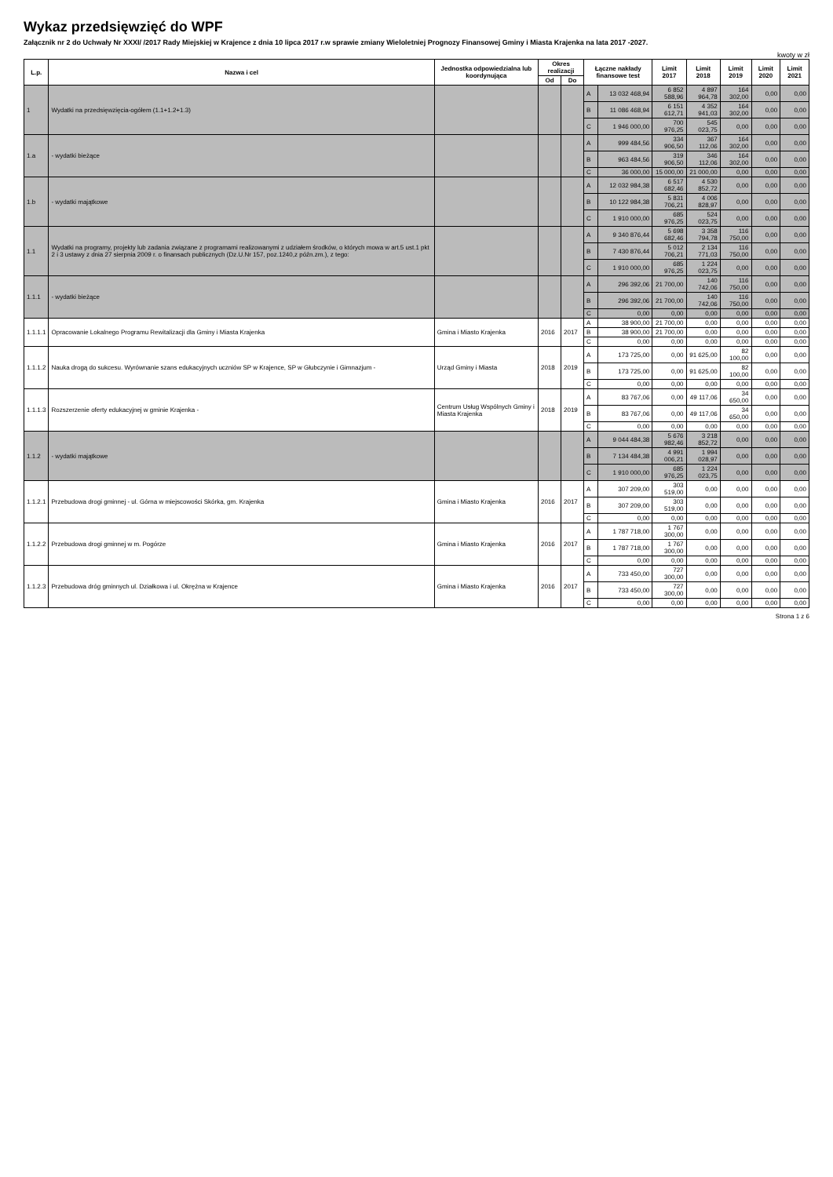Wykaz przedsięwzięć do WPF
Załącznik nr 2 do Uchwały Nr XXXI/ /2017 Rady Miejskiej w Krajence z dnia 10 lipca 2017 r.w sprawie zmiany Wieloletniej Prognozy Finansowej Gminy i Miasta Krajenka na lata 2017 -2027.
kwoty w zł
| L.p. | Nazwa i cel | Jednostka odpowiedzialna lub koordynująca | Okres realizacji | | Łączne nakłady finansowe test | | Limit 2017 | Limit 2018 | Limit 2019 | Limit 2020 | Limit 2021 |
| --- | --- | --- | --- | --- | --- | --- | --- | --- | --- | --- | --- |
| | | | Od | Do | | | | | | | |
| 1 | Wydatki na przedsięwzięcia-ogółem (1.1+1.2+1.3) | | | | A | 13 032 468,94 | 6 852 588,96 | 4 897 964,78 | 164 302,00 | 0,00 | 0,00 |
| | | | | | B | 11 086 468,94 | 6 151 612,71 | 4 352 941,03 | 164 302,00 | 0,00 | 0,00 |
| | | | | | C | 1 946 000,00 | 700 976,25 | 545 023,75 | 0,00 | 0,00 | 0,00 |
| 1.a | - wydatki bieżące | | | | A | 999 484,56 | 334 906,50 | 367 112,06 | 164 302,00 | 0,00 | 0,00 |
| | | | | | B | 963 484,56 | 319 906,50 | 346 112,06 | 164 302,00 | 0,00 | 0,00 |
| | | | | | C | 36 000,00 | 15 000,00 | 21 000,00 | 0,00 | 0,00 | 0,00 |
| 1.b | - wydatki majątkowe | | | | A | 12 032 984,38 | 6 517 682,46 | 4 530 852,72 | 0,00 | 0,00 | 0,00 |
| | | | | | B | 10 122 984,38 | 5 831 706,21 | 4 006 828,97 | 0,00 | 0,00 | 0,00 |
| | | | | | C | 1 910 000,00 | 685 976,25 | 524 023,75 | 0,00 | 0,00 | 0,00 |
| 1.1 | Wydatki na programy, projekty lub zadania związane z programami realizowanymi z udziałem środków, o których mowa w art.5 ust.1 pkt 2 i 3 ustawy z dnia 27 sierpnia 2009 r. o finansach publicznych (Dz.U.Nr 157, poz.1240,z późn.zm.), z tego: | | | | A | 9 340 876,44 | 5 698 682,46 | 3 358 794,78 | 116 750,00 | 0,00 | 0,00 |
| | | | | | B | 7 430 876,44 | 5 012 706,21 | 2 134 771,03 | 116 750,00 | 0,00 | 0,00 |
| | | | | | C | 1 910 000,00 | 685 976,25 | 1 224 023,75 | 0,00 | 0,00 | 0,00 |
| 1.1.1 | - wydatki bieżące | | | | A | 296 392,06 | 21 700,00 | 140 742,06 | 116 750,00 | 0,00 | 0,00 |
| | | | | | B | 296 392,06 | 21 700,00 | 140 742,06 | 116 750,00 | 0,00 | 0,00 |
| | | | | | C | 0,00 | 0,00 | 0,00 | 0,00 | 0,00 | 0,00 |
| 1.1.1.1 | Opracowanie Lokalnego Programu Rewitalizacji dla Gminy i Miasta Krajenka | Gmina i Miasto Krajenka | 2016 | 2017 | A | 38 900,00 | 21 700,00 | 0,00 | 0,00 | 0,00 | 0,00 |
| | | | | | B | 38 900,00 | 21 700,00 | 0,00 | 0,00 | 0,00 | 0,00 |
| | | | | | C | 0,00 | 0,00 | 0,00 | 0,00 | 0,00 | 0,00 |
| 1.1.1.2 | Nauka drogą do sukcesu. Wyrównanie szans edukacyjnych uczniów SP w Krajence, SP w Głubczynie i Gimnazjum - | Urząd Gminy i Miasta | 2018 | 2019 | A | 173 725,00 | 0,00 | 91 625,00 | 82 100,00 | 0,00 | 0,00 |
| | | | | | B | 173 725,00 | 0,00 | 91 625,00 | 82 100,00 | 0,00 | 0,00 |
| | | | | | C | 0,00 | 0,00 | 0,00 | 0,00 | 0,00 | 0,00 |
| 1.1.1.3 | Rozszerzenie oferty edukacyjnej w gminie Krajenka - | Centrum Usług Wspólnych Gminy i Miasta Krajenka | 2018 | 2019 | A | 83 767,06 | 0,00 | 49 117,06 | 34 650,00 | 0,00 | 0,00 |
| | | | | | B | 83 767,06 | 0,00 | 49 117,06 | 34 650,00 | 0,00 | 0,00 |
| | | | | | C | 0,00 | 0,00 | 0,00 | 0,00 | 0,00 | 0,00 |
| 1.1.2 | - wydatki majątkowe | | | | A | 9 044 484,38 | 5 676 982,46 | 3 218 852,72 | 0,00 | 0,00 | 0,00 |
| | | | | | B | 7 134 484,38 | 4 991 006,21 | 1 994 028,97 | 0,00 | 0,00 | 0,00 |
| | | | | | C | 1 910 000,00 | 685 976,25 | 1 224 023,75 | 0,00 | 0,00 | 0,00 |
| 1.1.2.1 | Przebudowa drogi gminnej - ul. Górna w miejscowości Skórka, gm. Krajenka | Gmina i Miasto Krajenka | 2016 | 2017 | A | 307 209,00 | 303 519,00 | 0,00 | 0,00 | 0,00 | 0,00 |
| | | | | | B | 307 209,00 | 303 519,00 | 0,00 | 0,00 | 0,00 | 0,00 |
| | | | | | C | 0,00 | 0,00 | 0,00 | 0,00 | 0,00 | 0,00 |
| 1.1.2.2 | Przebudowa drogi gminnej w m. Pogórze | Gmina i Miasto Krajenka | 2016 | 2017 | A | 1 787 718,00 | 1 767 300,00 | 0,00 | 0,00 | 0,00 | 0,00 |
| | | | | | B | 1 787 718,00 | 1 767 300,00 | 0,00 | 0,00 | 0,00 | 0,00 |
| | | | | | C | 0,00 | 0,00 | 0,00 | 0,00 | 0,00 | 0,00 |
| 1.1.2.3 | Przebudowa dróg gminnych ul. Działkowa i ul. Okrężna w Krajence | Gmina i Miasto Krajenka | 2016 | 2017 | A | 733 450,00 | 727 300,00 | 0,00 | 0,00 | 0,00 | 0,00 |
| | | | | | B | 733 450,00 | 727 300,00 | 0,00 | 0,00 | 0,00 | 0,00 |
| | | | | | C | 0,00 | 0,00 | 0,00 | 0,00 | 0,00 | 0,00 |
Strona 1 z 6